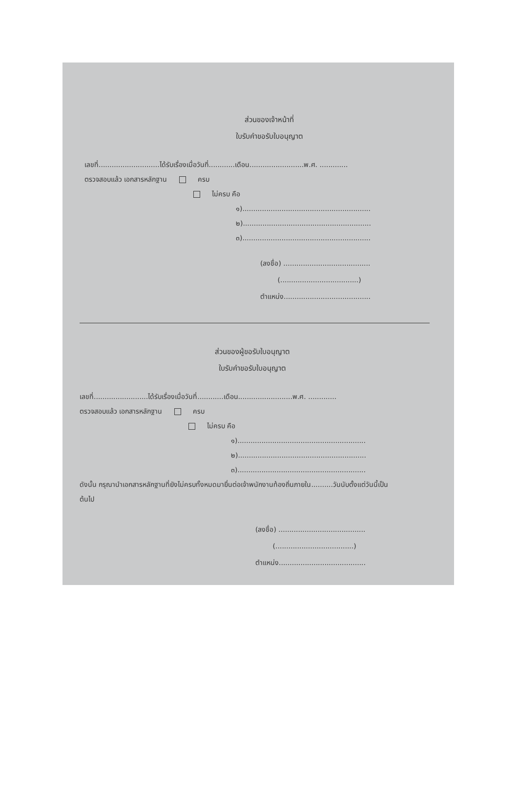ส่วนของเจ้าหน้าที่
ใบรับคำขอรับใบอนุญาต
เลขที่............................ได้รับเรื่องเมื่อวันที่............เดือน.........................พ.ศ. .............
ตรวจสอบแล้ว เอกสารหลักฐาน ครบ
ไม่ครบ คือ
๑)...........................................................
๒)...........................................................
๓)...........................................................
(ลงชื่อ) ........................................
(....................................)
ตำแหน่ง........................................
ส่วนของผู้ขอรับใบอนุญาต
ใบรับคำขอรับใบอนุญาต
เลขที่.........................ได้รับเรื่องเมื่อวันที่............เดือน.........................พ.ศ. .............
ตรวจสอบแล้ว เอกสารหลักฐาน ครบ
ไม่ครบ คือ
๑)...........................................................
๒)...........................................................
๓)...........................................................
ดังนั้น กรุณานำเอกสารหลักฐานที่ยังไม่ครบทั้งหมดมายื่นต่อเจ้าพนักงานท้องถิ่นภายใน..........วันนับตั้งแต่วันนี้เป็น
ต้นไป
(ลงชื่อ) ........................................
(....................................)
ตำแหน่ง........................................